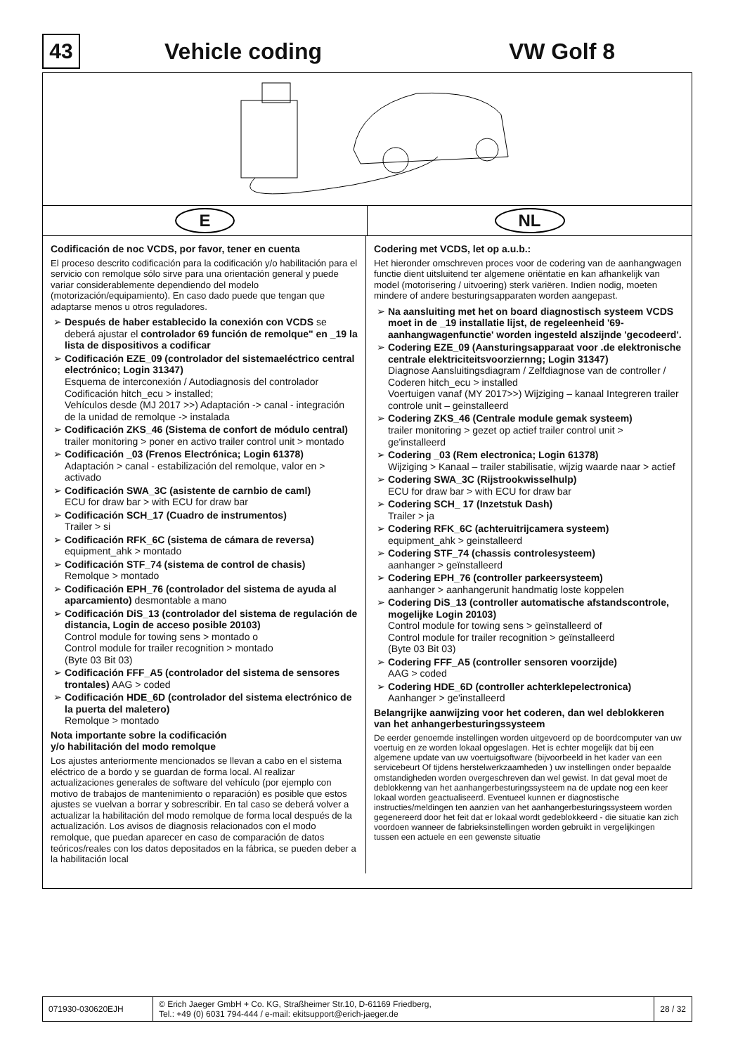43
Vehicle coding VW Golf 8
E NL
Codificación de noc VCDS, por favor, tener en cuenta
El proceso descrito codificación para la codificación y/o habilitación para el servicio con remolque sólo sirve para una orientación general y puede variar considerablemente dependiendo del modelo (motorización/equipamiento). En caso dado puede que tengan que adaptarse menos u otros reguladores.
Después de haber establecido la conexión con VCDS se deberá ajustar el controlador 69 función de remolque" en _19 la lista de dispositivos a codificar
Codificación EZE_09 (controlador del sistemaeléctrico central electrónico; Login 31347)
Esquema de interconexión / Autodiagnosis del controlador Codificación hitch_ecu > installed;
Vehículos desde (MJ 2017 >>) Adaptación -> canal - integración de la unidad de remolque -> instalada
Codificación ZKS_46 (Sistema de confort de módulo central) trailer monitoring > poner en activo trailer control unit > montado
Codificación _03 (Frenos Electrónica; Login 61378)
Adaptación > canal - estabilización del remolque, valor en > activado
Codificación SWA_3C (asistente de carnbio de caml)
ECU for draw bar > with ECU for draw bar
Codificación SCH_17 (Cuadro de instrumentos)
Trailer > si
Codificación RFK_6C (sistema de cámara de reversa)
equipment_ahk > montado
Codificación STF_74 (sistema de control de chasis)
Remolque > montado
Codificación EPH_76 (controlador del sistema de ayuda al aparcamiento) desmontable a mano
Codificación DiS_13 (controlador del sistema de regulación de distancia, Login de acceso posible 20103)
Control module for towing sens > montado o
Control module for trailer recognition > montado
(Byte 03 Bit 03)
Codificación FFF_A5 (controlador del sistema de sensores trontales) AAG > coded
Codificación HDE_6D (controlador del sistema electrónico de la puerta del maletero)
Remolque > montado
Nota importante sobre la codificación
y/o habilitación del modo remolque
Los ajustes anteriormente mencionados se llevan a cabo en el sistema eléctrico de a bordo y se guardan de forma local. Al realizar actualizaciones generales de software del vehículo (por ejemplo con motivo de trabajos de mantenimiento o reparación) es posible que estos ajustes se vuelvan a borrar y sobrescribir. En tal caso se deberá volver a actualizar la habilitación del modo remolque de forma local después de la actualización. Los avisos de diagnosis relacionados con el modo remolque, que puedan aparecer en caso de comparación de datos teóricos/reales con los datos depositados en la fábrica, se pueden deber a la habilitación local
Codering met VCDS, let op a.u.b.:
Het hieronder omschreven proces voor de codering van de aanhangwagen functie dient uitsluitend ter algemene oriëntatie en kan afhankelijk van model (motorisering / uitvoering) sterk variëren. Indien nodig, moeten mindere of andere besturingsapparaten worden aangepast.
Na aansluiting met het on board diagnostisch systeem VCDS moet in de _19 installatie lijst, de regeleenheid '69- aanhangwagenfunctie' worden ingesteld alszijnde 'gecodeerd'.
Codering EZE_09 (Aansturingsapparaat voor .de elektronische centrale elektriciteitsvoorziernng; Login 31347)
Diagnose Aansluitingsdiagram / Zelfdiagnose van de controller / Coderen hitch_ecu > installed
Voertuigen vanaf (MY 2017>>) Wijziging – kanaal Integreren trailer controle unit – geinstalleerd
Codering ZKS_46 (Centrale module gemak systeem)
trailer monitoring > gezet op actief trailer control unit > ge'installeerd
Codering _03 (Rem electronica; Login 61378)
Wijziging > Kanaal – trailer stabilisatie, wijzig waarde naar > actief
Codering SWA_3C (Rijstrookwisselhulp)
ECU for draw bar > with ECU for draw bar
Codering SCH_ 17 (Inzetstuk Dash)
Trailer > ja
Codering RFK_6C (achteruitrijcamera systeem)
equipment_ahk > geinstalleerd
Codering STF_74 (chassis controlesysteem)
aanhanger > geïnstalleerd
Codering EPH_76 (controller parkeersysteem)
aanhanger > aanhangerunit handmatig loste koppelen
Codering DiS_13 (controller automatische afstandscontrole, mogelijke Login 20103)
Control module for towing sens > geïnstalleerd of
Control module for trailer recognition > geïnstalleerd
(Byte 03 Bit 03)
Codering FFF_A5 (controller sensoren voorzijde)
AAG > coded
Codering HDE_6D (controller achterklepelectronica)
Aanhanger > ge'installeerd
Belangrijke aanwijzing voor het coderen, dan wel deblokkeren van het anhangerbesturingssysteem
De eerder genoemde instellingen worden uitgevoerd op de boordcomputer van uw voertuig en ze worden lokaal opgeslagen. Het is echter mogelijk dat bij een algemene update van uw voertuigsoftware (bijvoorbeeld in het kader van een servicebeurt Of tijdens herstelwerkzaamheden ) uw instellingen onder bepaalde omstandigheden worden overgeschreven dan wel gewist. In dat geval moet de deblokkenng van het aanhangerbesturingssysteem na de update nog een keer lokaal worden geactualiseerd. Eventueel kunnen er diagnostische instructies/meldingen ten aanzien van het aanhangerbesturingssysteem worden gegenereerd door het feit dat er lokaal wordt gedeblokkeerd - die situatie kan zich voordoen wanneer de fabrieksinstellingen worden gebruikt in vergelijkingen tussen een actuele en een gewenste situatie
071930-030620EJH © Erich Jaeger GmbH + Co. KG, Straßheimer Str.10, D-61169 Friedberg,
Tel.: +49 (0) 6031 794-444 / e-mail: ekitsupport@erich-jaeger.de
28 / 32